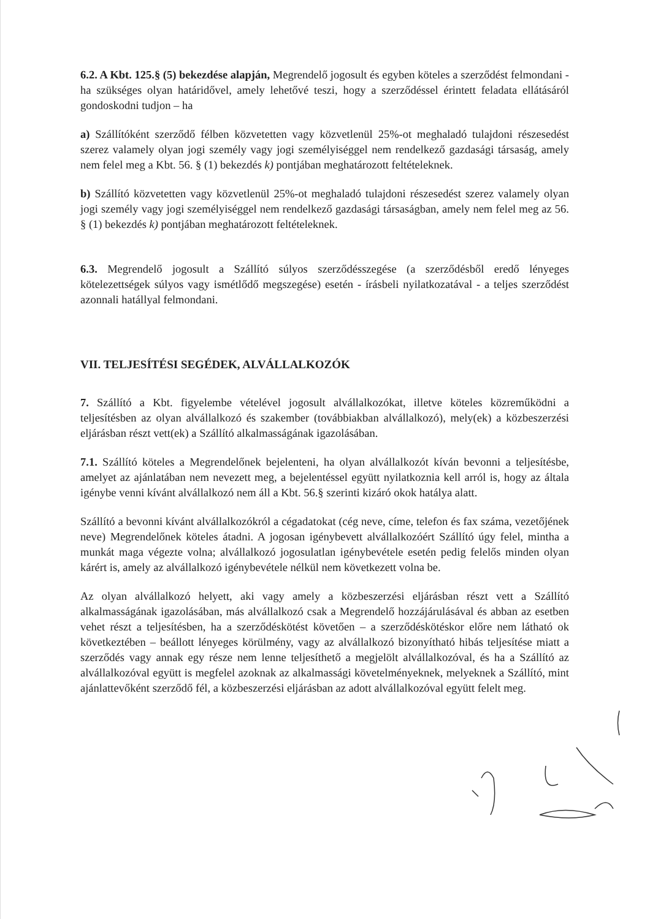6.2. A Kbt. 125.§ (5) bekezdése alapján, Megrendelő jogosult és egyben köteles a szerződést felmondani - ha szükséges olyan határidővel, amely lehetővé teszi, hogy a szerződéssel érintett feladata ellátásáról gondoskodni tudjon – ha
a) Szállítóként szerződő félben közvetetten vagy közvetlenül 25%-ot meghaladó tulajdoni részesedést szerez valamely olyan jogi személy vagy jogi személyiséggel nem rendelkező gazdasági társaság, amely nem felel meg a Kbt. 56. § (1) bekezdés k) pontjában meghatározott feltételeknek.
b) Szállító közvetetten vagy közvetlenül 25%-ot meghaladó tulajdoni részesedést szerez valamely olyan jogi személy vagy jogi személyiséggel nem rendelkező gazdasági társaságban, amely nem felel meg az 56. § (1) bekezdés k) pontjában meghatározott feltételeknek.
6.3. Megrendelő jogosult a Szállító súlyos szerződésszegése (a szerződésből eredő lényeges kötelezettségek súlyos vagy ismétlődő megszegése) esetén - írásbeli nyilatkozatával - a teljes szerződést azonnali hatállyal felmondani.
VII. TELJESÍTÉSI SEGÉDEK, ALVÁLLALKOZÓK
7. Szállító a Kbt. figyelembe vételével jogosult alvállalkozókat, illetve köteles közreműködni a teljesítésben az olyan alvállalkozó és szakember (továbbiakban alvállalkozó), mely(ek) a közbeszerzési eljárásban részt vett(ek) a Szállító alkalmasságának igazolásában.
7.1. Szállító köteles a Megrendelőnek bejelenteni, ha olyan alvállalkozót kíván bevonni a teljesítésbe, amelyet az ajánlatában nem nevezett meg, a bejelentéssel együtt nyilatkoznia kell arról is, hogy az általa igénybe venni kívánt alvállalkozó nem áll a Kbt. 56.§ szerinti kizáró okok hatálya alatt.
Szállító a bevonni kívánt alvállalkozókról a cégadatokat (cég neve, címe, telefon és fax száma, vezetőjének neve) Megrendelőnek köteles átadni. A jogosan igénybevett alvállalkozóért Szállító úgy felel, mintha a munkát maga végezte volna; alvállalkozó jogosulatlan igénybevétele esetén pedig felelős minden olyan kárért is, amely az alvállalkozó igénybevétele nélkül nem következett volna be.
Az olyan alvállalkozó helyett, aki vagy amely a közbeszerzési eljárásban részt vett a Szállító alkalmasságának igazolásában, más alvállalkozó csak a Megrendelő hozzájárulásával és abban az esetben vehet részt a teljesítésben, ha a szerződéskötést követően – a szerződéskötéskor előre nem látható ok következtében – beállott lényeges körülmény, vagy az alvállalkozó bizonyítható hibás teljesítése miatt a szerződés vagy annak egy része nem lenne teljesíthető a megjelölt alvállalkozóval, és ha a Szállító az alvállalkozóval együtt is megfelel azoknak az alkalmassági követelményeknek, melyeknek a Szállító, mint ajánlattevőként szerződő fél, a közbeszerzési eljárásban az adott alvállalkozóval együtt felelt meg.